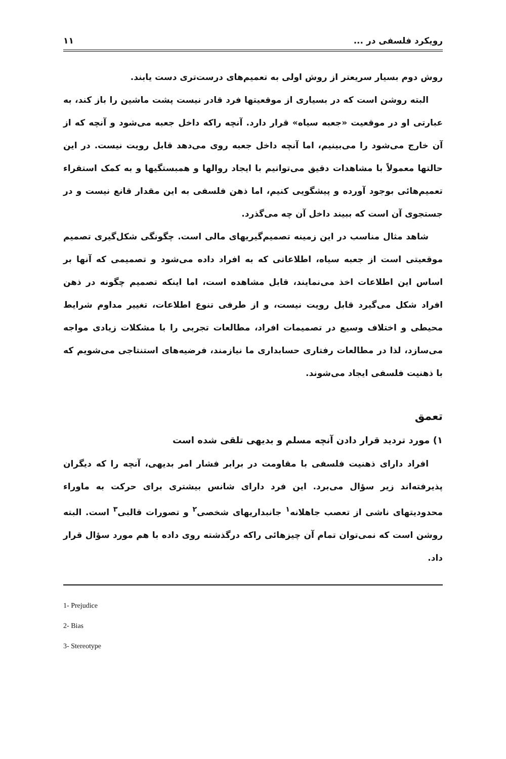۱۱ رویکرد فلسفی در ...
روش دوم بسیار سریعتر از روش اولی به تعمیم‌های درست‌تری دست یابند.
البته روشن است که در بسیاری از موقعیتها فرد قادر نیست پشت ماشین را باز کند، به عبارتی او در موقعیت «جعبه سیاه» قرار دارد. آنچه راکه داخل جعبه می‌شود و آنچه که از آن خارج می‌شود را می‌بینیم، اما آنچه داخل جعبه روی می‌دهد قابل رویت نیست. در این حالتها معمولاً با مشاهدات دقیق می‌توانیم با ایجاد روالها و همبستگیها و به کمک استقراء تعمیم‌هائی بوجود آورده و پیشگویی کنیم، اما ذهن فلسفی به این مقدار قانع نیست و در جستجوی آن است که ببیند داخل آن چه می‌گذرد.
شاهد مثال مناسب در این زمینه تصمیم‌گیریهای مالی است. چگونگی شکل‌گیری تصمیم موقعیتی است از جعبه سیاه، اطلاعاتی که به افراد داده می‌شود و تصمیمی که آنها بر اساس این اطلاعات اخذ می‌نمایند، قابل مشاهده است، اما اینکه تصمیم چگونه در ذهن افراد شکل می‌گیرد قابل رویت نیست، و از طرفی تنوع اطلاعات، تغییر مداوم شرایط محیطی و اختلاف وسیع در تصمیمات افراد، مطالعات تجربی را با مشکلات زیادی مواجه می‌سازد، لذا در مطالعات رفتاری حسابداری ما نیازمند، فرضیه‌های استنتاجی می‌شویم که با ذهنیت فلسفی ایجاد می‌شوند.
تعمق
۱) مورد تردید قرار دادن آنچه مسلم و بدیهی تلقی شده است
افراد دارای ذهنیت فلسفی با مقاومت در برابر فشار امر بدیهی، آنچه را که دیگران پذیرفته‌اند زیر سؤال می‌برد. این فرد دارای شانس بیشتری برای حرکت به ماوراء محدودیتهای ناشی از تعصب جاهلانه<sup>۱</sup> جانبداریهای شخصی<sup>۲</sup> و تصورات قالبی<sup>۳</sup> است. البته روشن است که نمی‌توان تمام آن چیزهائی راکه درگذشته روی داده با هم مورد سؤال قرار داد.
1- Prejudice
2- Bias
3- Stereotype